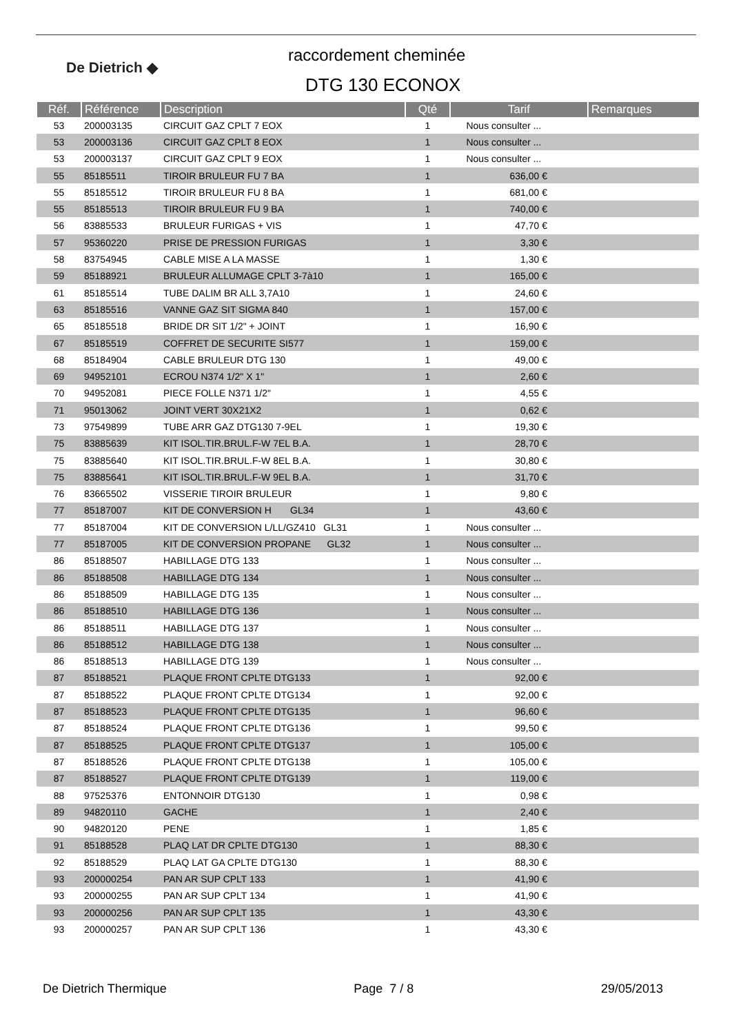De Dietrich ◆
raccordement cheminée
DTG 130 ECONOX
| Réf. | Référence | Description | Qté | Tarif | Remarques |
| --- | --- | --- | --- | --- | --- |
| 53 | 200003135 | CIRCUIT GAZ CPLT 7 EOX | 1 | Nous consulter ... | |
| 53 | 200003136 | CIRCUIT GAZ CPLT 8 EOX | 1 | Nous consulter ... | |
| 53 | 200003137 | CIRCUIT GAZ CPLT 9 EOX | 1 | Nous consulter ... | |
| 55 | 85185511 | TIROIR BRULEUR FU 7 BA | 1 | 636,00 € | |
| 55 | 85185512 | TIROIR BRULEUR FU 8 BA | 1 | 681,00 € | |
| 55 | 85185513 | TIROIR BRULEUR FU 9 BA | 1 | 740,00 € | |
| 56 | 83885533 | BRULEUR FURIGAS + VIS | 1 | 47,70 € | |
| 57 | 95360220 | PRISE DE PRESSION FURIGAS | 1 | 3,30 € | |
| 58 | 83754945 | CABLE MISE A LA MASSE | 1 | 1,30 € | |
| 59 | 85188921 | BRULEUR ALLUMAGE CPLT 3-7à10 | 1 | 165,00 € | |
| 61 | 85185514 | TUBE DALIM BR ALL 3,7A10 | 1 | 24,60 € | |
| 63 | 85185516 | VANNE GAZ SIT SIGMA 840 | 1 | 157,00 € | |
| 65 | 85185518 | BRIDE DR SIT 1/2" + JOINT | 1 | 16,90 € | |
| 67 | 85185519 | COFFRET DE SECURITE SI577 | 1 | 159,00 € | |
| 68 | 85184904 | CABLE BRULEUR DTG 130 | 1 | 49,00 € | |
| 69 | 94952101 | ECROU N374 1/2" X 1" | 1 | 2,60 € | |
| 70 | 94952081 | PIECE FOLLE N371 1/2" | 1 | 4,55 € | |
| 71 | 95013062 | JOINT VERT 30X21X2 | 1 | 0,62 € | |
| 73 | 97549899 | TUBE ARR GAZ DTG130 7-9EL | 1 | 19,30 € | |
| 75 | 83885639 | KIT ISOL.TIR.BRUL.F-W 7EL B.A. | 1 | 28,70 € | |
| 75 | 83885640 | KIT ISOL.TIR.BRUL.F-W 8EL B.A. | 1 | 30,80 € | |
| 75 | 83885641 | KIT ISOL.TIR.BRUL.F-W 9EL B.A. | 1 | 31,70 € | |
| 76 | 83665502 | VISSERIE TIROIR BRULEUR | 1 | 9,80 € | |
| 77 | 85187007 | KIT DE CONVERSION H GL34 | 1 | 43,60 € | |
| 77 | 85187004 | KIT DE CONVERSION L/LL/GZ410 GL31 | 1 | Nous consulter ... | |
| 77 | 85187005 | KIT DE CONVERSION PROPANE GL32 | 1 | Nous consulter ... | |
| 86 | 85188507 | HABILLAGE DTG 133 | 1 | Nous consulter ... | |
| 86 | 85188508 | HABILLAGE DTG 134 | 1 | Nous consulter ... | |
| 86 | 85188509 | HABILLAGE DTG 135 | 1 | Nous consulter ... | |
| 86 | 85188510 | HABILLAGE DTG 136 | 1 | Nous consulter ... | |
| 86 | 85188511 | HABILLAGE DTG 137 | 1 | Nous consulter ... | |
| 86 | 85188512 | HABILLAGE DTG 138 | 1 | Nous consulter ... | |
| 86 | 85188513 | HABILLAGE DTG 139 | 1 | Nous consulter ... | |
| 87 | 85188521 | PLAQUE FRONT CPLTE DTG133 | 1 | 92,00 € | |
| 87 | 85188522 | PLAQUE FRONT CPLTE DTG134 | 1 | 92,00 € | |
| 87 | 85188523 | PLAQUE FRONT CPLTE DTG135 | 1 | 96,60 € | |
| 87 | 85188524 | PLAQUE FRONT CPLTE DTG136 | 1 | 99,50 € | |
| 87 | 85188525 | PLAQUE FRONT CPLTE DTG137 | 1 | 105,00 € | |
| 87 | 85188526 | PLAQUE FRONT CPLTE DTG138 | 1 | 105,00 € | |
| 87 | 85188527 | PLAQUE FRONT CPLTE DTG139 | 1 | 119,00 € | |
| 88 | 97525376 | ENTONNOIR DTG130 | 1 | 0,98 € | |
| 89 | 94820110 | GACHE | 1 | 2,40 € | |
| 90 | 94820120 | PENE | 1 | 1,85 € | |
| 91 | 85188528 | PLAQ LAT DR CPLTE DTG130 | 1 | 88,30 € | |
| 92 | 85188529 | PLAQ LAT GA CPLTE DTG130 | 1 | 88,30 € | |
| 93 | 200000254 | PAN AR SUP CPLT 133 | 1 | 41,90 € | |
| 93 | 200000255 | PAN AR SUP CPLT 134 | 1 | 41,90 € | |
| 93 | 200000256 | PAN AR SUP CPLT 135 | 1 | 43,30 € | |
| 93 | 200000257 | PAN AR SUP CPLT 136 | 1 | 43,30 € | |
De Dietrich Thermique Page 7 / 8 29/05/2013